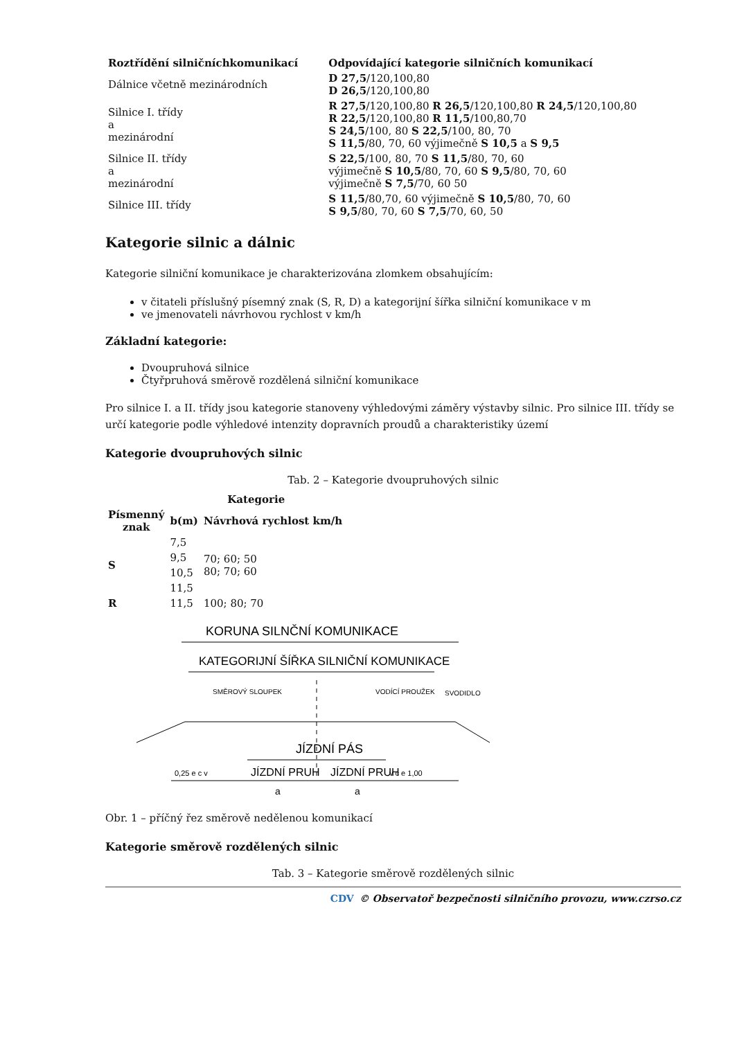| Roztřídění silničníchkomunikací | Odpovídající kategorie silničních komunikací |
| --- | --- |
| Dálnice včetně mezinárodních | D 27,5 /120,100,80 D 26,5 /120,100,80 |
| Silnice I. třídy a mezinárodní | R 27,5 /120,100,80 R 26,5 /120,100,80 R 24,5 /120,100,80 R 22,5 /120,100,80 R 11,5 /100,80,70 S 24,5 /100, 80 S 22,5 /100, 80, 70 S 11,5 /80, 70, 60 výjimečně S 10,5 a S 9,5 |
| Silnice II. třídy a mezinárodní | S 22,5 /100, 80, 70 S 11,5 /80, 70, 60 výjimečně S 10,5 /80, 70, 60 S 9,5 /80, 70, 60 výjimečně S 7,5 /70, 60 50 |
| Silnice III. třídy | S 11,5 /80,70, 60 výjimečně S 10,5 /80, 70, 60 S 9,5 /80, 70, 60 S 7,5 /70, 60, 50 |
Kategorie silnic a dálnic
Kategorie silniční komunikace je charakterizována zlomkem obsahujícím:
v čitateli příslušný písemný znak (S, R, D) a kategorijní šířka silniční komunikace v m
ve jmenovateli návrhovou rychlost v km/h
Základní kategorie:
Dvoupruhová silnice
Čtyřpruhová směrově rozdělená silniční komunikace
Pro silnice I. a II. třídy jsou kategorie stanoveny výhledovými záměry výstavby silnic. Pro silnice III. třídy se určí kategorie podle výhledové intenzity dopravních proudů a charakteristiky území
Kategorie dvoupruhových silnic
Tab. 2 – Kategorie dvoupruhových silnic
| | Kategorie | |
| --- | --- | --- |
| Písmenný znak | b(m) | Návrhová rychlost km/h |
| S | 7,5 | 70; 60; 50 80; 70; 60 |
| | 9,5 | |
| | 10,5 | |
| | 11,5 | |
| R | 11,5 | 100; 80; 70 |
KORUNA SILNČNÍ KOMUNIKACE
KATEGORIJNÍ ŠÍŘKA SILNIČNÍ KOMUNIKACE
SMĚROVÝ SLOUPEK
VODÍCÍ PROUŽEK
SVODIDLO
JÍZDNÍ PÁS
0,25 e c v
JÍZDNÍ PRUH
JÍZDNÍ PRUH
v c e 1,00
a
a
Obr. 1 – příčný řez směrově nedělenou komunikací
Kategorie směrově rozdělených silnic
Tab. 3 – Kategorie směrově rozdělených silnic
CDV © Observatoř bezpečnosti silničního provozu, www.czrso.cz